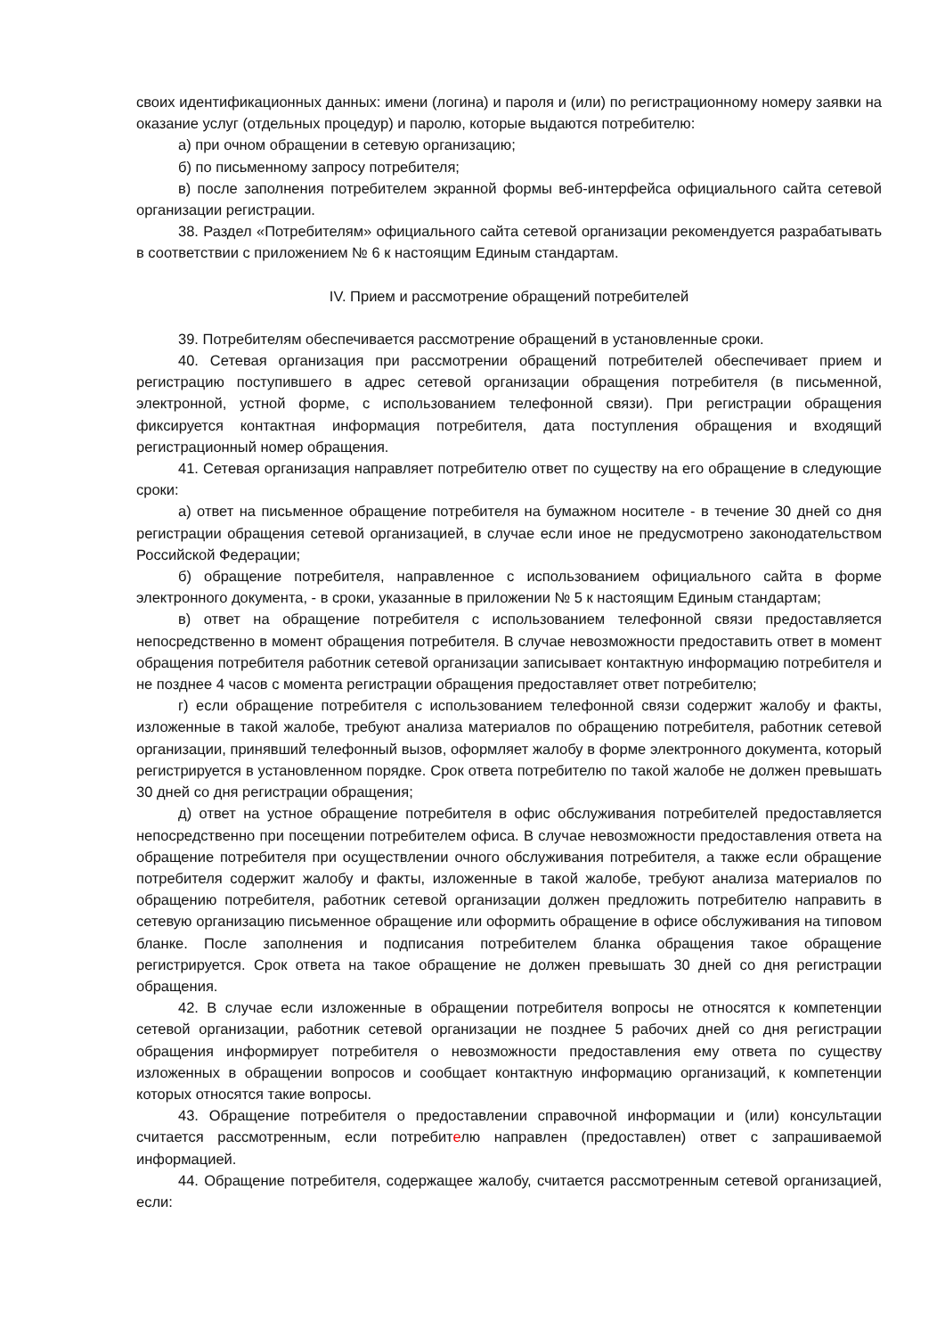своих идентификационных данных: имени (логина) и пароля и (или) по регистрационному номеру заявки на оказание услуг (отдельных процедур) и паролю, которые выдаются потребителю:
а) при очном обращении в сетевую организацию;
б) по письменному запросу потребителя;
в) после заполнения потребителем экранной формы веб-интерфейса официального сайта сетевой организации регистрации.
38. Раздел «Потребителям» официального сайта сетевой организации рекомендуется разрабатывать в соответствии с приложением № 6 к настоящим Единым стандартам.
IV. Прием и рассмотрение обращений потребителей
39. Потребителям обеспечивается рассмотрение обращений в установленные сроки.
40. Сетевая организация при рассмотрении обращений потребителей обеспечивает прием и регистрацию поступившего в адрес сетевой организации обращения потребителя (в письменной, электронной, устной форме, с использованием телефонной связи). При регистрации обращения фиксируется контактная информация потребителя, дата поступления обращения и входящий регистрационный номер обращения.
41. Сетевая организация направляет потребителю ответ по существу на его обращение в следующие сроки:
а) ответ на письменное обращение потребителя на бумажном носителе - в течение 30 дней со дня регистрации обращения сетевой организацией, в случае если иное не предусмотрено законодательством Российской Федерации;
б) обращение потребителя, направленное с использованием официального сайта в форме электронного документа, - в сроки, указанные в приложении № 5 к настоящим Единым стандартам;
в) ответ на обращение потребителя с использованием телефонной связи предоставляется непосредственно в момент обращения потребителя. В случае невозможности предоставить ответ в момент обращения потребителя работник сетевой организации записывает контактную информацию потребителя и не позднее 4 часов с момента регистрации обращения предоставляет ответ потребителю;
г) если обращение потребителя с использованием телефонной связи содержит жалобу и факты, изложенные в такой жалобе, требуют анализа материалов по обращению потребителя, работник сетевой организации, принявший телефонный вызов, оформляет жалобу в форме электронного документа, который регистрируется в установленном порядке. Срок ответа потребителю по такой жалобе не должен превышать 30 дней со дня регистрации обращения;
д) ответ на устное обращение потребителя в офис обслуживания потребителей предоставляется непосредственно при посещении потребителем офиса. В случае невозможности предоставления ответа на обращение потребителя при осуществлении очного обслуживания потребителя, а также если обращение потребителя содержит жалобу и факты, изложенные в такой жалобе, требуют анализа материалов по обращению потребителя, работник сетевой организации должен предложить потребителю направить в сетевую организацию письменное обращение или оформить обращение в офисе обслуживания на типовом бланке. После заполнения и подписания потребителем бланка обращения такое обращение регистрируется. Срок ответа на такое обращение не должен превышать 30 дней со дня регистрации обращения.
42. В случае если изложенные в обращении потребителя вопросы не относятся к компетенции сетевой организации, работник сетевой организации не позднее 5 рабочих дней со дня регистрации обращения информирует потребителя о невозможности предоставления ему ответа по существу изложенных в обращении вопросов и сообщает контактную информацию организаций, к компетенции которых относятся такие вопросы.
43. Обращение потребителя о предоставлении справочной информации и (или) консультации считается рассмотренным, если потребителю направлен (предоставлен) ответ с запрашиваемой информацией.
44. Обращение потребителя, содержащее жалобу, считается рассмотренным сетевой организацией, если: